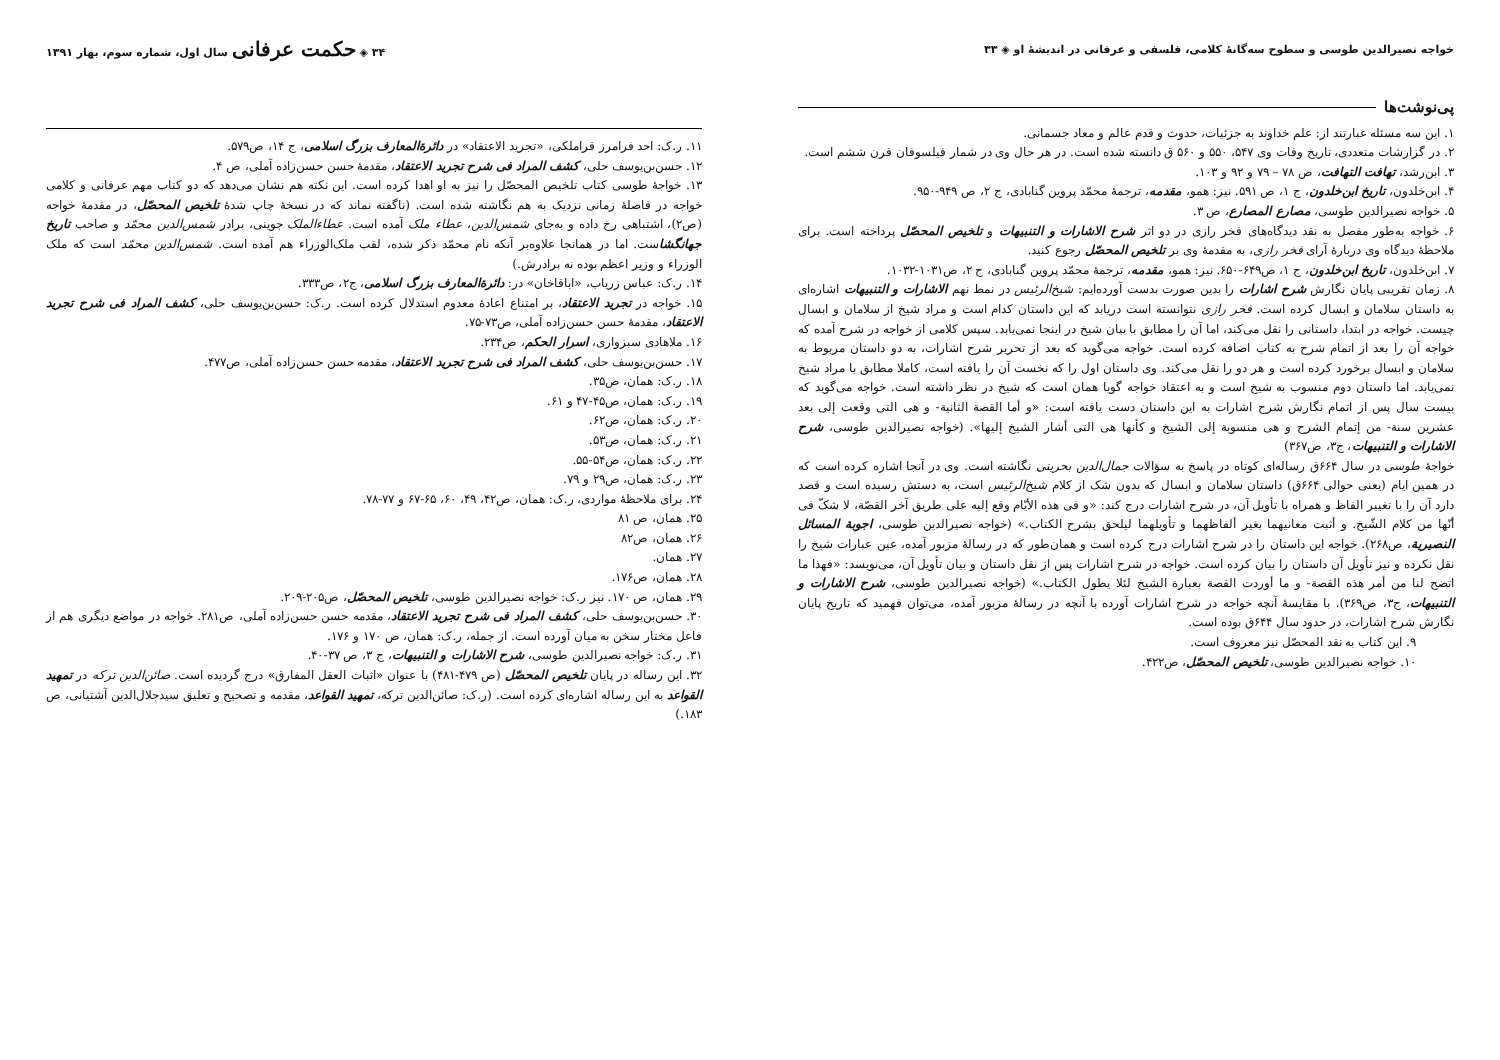خواجه نصیرالدین طوسی و سطوح سه‌گانهٔ کلامی، فلسفی و عرفانی در اندیشهٔ او ◈ ۳۳
پی‌نوشت‌ها
۱. این سه مسئله عبارتند از: علم خداوند به جزئیات، حدوث و قدم عالم و معاد جسمانی.
۲. در گزارشات متعددی، تاریخ وفات وی ۵۴۷، ۵۵۰ و ۵۶۰ ق دانسته شده است. در هر حال وی در شمار فیلسوفان قرن ششم است.
۳. ابن‌رشد، تهافت التهافت، ص ۷۸ – ۷۹ و ۹۲ و ۱۰۳.
۴. ابن‌خلدون، تاریخ ابن‌خلدون، ج ۱، ص ۵۹۱. نیز: همو، مقدمه، ترجمهٔ محمّد پروین گنابادی، ج ۲، ص ۹۴۹-۹۵۰.
۵. خواجه نصیرالدین طوسی، مصارع المصارع، ص ۳.
۶. خواجه به‌طور مفصل به نقد دیدگاه‌های فخر رازی در دو اثر شرح الاشارات و التنبیهات و تلخیص المحصّل پرداخته است. برای ملاحظهٔ دیدگاه وی دربارهٔ آرای فخر رازی، به مقدمهٔ وی بر تلخیص المحصّل رجوع کنید.
۷. ابن‌خلدون، تاریخ ابن‌خلدون، ج ۱، ص۶۴۹-۶۵۰. نیز: همو، مقدمه، ترجمهٔ محمّد پروین گنابادی، ج ۲، ص۱۰۳۱-۱۰۳۲.
۸. زمان تقریبی پایان نگارش شرح اشارات را بدین صورت بدست آورده‌ایم: شیخ‌الرئیس در نمط نهم الاشارات و التنبیهات اشاره‌ای به داستان سلامان و ابسال کرده است. فخر رازی نتوانسته است دریابد که این داستان کدام است و مراد شیخ از سلامان و ابسال چیست. خواجه در ابتدا، داستانی را نقل می‌کند، اما آن را مطابق با بیان شیخ در اینجا نمی‌یابد. سپس کلامی از خواجه در شرح آمده که خواجه آن را بعد از اتمام شرح به کتاب اضافه کرده است. خواجه می‌گوید که بعد از تحریر شرح اشارات، به دو داستان مربوط به سلامان و ابسال برخورد کرده است و هر دو را نقل می‌کند. وی داستان اول را که نخست آن را یافته است، کاملا مطابق با مراد شیخ نمی‌یابد. اما داستان دوم منسوب به شیخ است و به اعتقاد خواجه گویا همان است که شیخ در نظر داشته است. خواجه می‌گوید که بیست سال پس از اتمام نگارش شرح اشارات به این داستان دست یافته است: «و أما القصة الثانیة- و هی التی وقعت إلی بعد عشرین سنة- من إتمام الشرح و هی منسوبة إلی الشیخ و کأنها هی التی أشار الشیخ إلیها». (خواجه نصیرالدین طوسی، شرح الاشارات و التنبیهات، ج۳، ص۳۶۷)
خواجهٔ طوسی در سال ۶۶۴ق رساله‌ای کوتاه در پاسخ به سؤالات جمال‌الدین بحرینی نگاشته است. وی در آنجا اشاره کرده است که در همین ایام (یعنی حوالی ۶۶۴ق) داستان سلامان و ابسال که بدون شک از کلام شیخ‌الرئیس است، به دستش رسیده است و قصد دارد آن را با تغییر الفاظ و همراه با تأویل آن، در شرح اشارات درج کند: «و فی هذه الأیّام وقع إلیه علی طریق آخر القصّة، لا شکّ فی أنّها من کلام الشّیخ. و أثبت معانیهما بغیر ألفاظهما و تأویلهما لیلحق بشرح الکتاب.» (خواجه نصیرالدین طوسی، اجوبة المسائل النصیریة، ص۲۶۸). خواجه این داستان را در شرح اشارات درج کرده است و همان‌طور که در رسالهٔ مزبور آمده، عین عبارات شیخ را نقل نکرده و نیز تأویل آن داستان را بیان کرده است. خواجه در شرح اشارات پس از نقل داستان و بیان تأویل آن، می‌نویسد: «فهذا ما اتضح لنا من أمر هذه القصة- و ما أوردت القصة بعبارة الشیخ لئلا یطول الکتاب.» (خواجه نصیرالدین طوسی، شرح الاشارات و التنبیهات، ج۳، ص۳۶۹). با مقایسهٔ آنچه خواجه در شرح اشارات آورده با آنچه در رسالهٔ مزبور آمده، می‌توان فهمید که تاریخ پایان نگارش شرح اشارات، در حدود سال ۶۴۴ق بوده است.
۹. این کتاب به نقد المحصّل نیز معروف است.
۱۰. خواجه نصیرالدین طوسی، تلخیص المحصّل، ص۴۲۲.
۳۴ ◈ حکمت عرفانی سال اول، شماره سوم، بهار ۱۳۹۱
۱۱. ر.ک: احد فرامرز قراملکی، «تجرید الاعتقاد» در دائرةالمعارف بزرگ اسلامی، ج ۱۴، ص۵۷۹.
۱۲. حسن‌بن‌یوسف حلی، کشف المراد فی شرح تجرید الاعتقاد، مقدمهٔ حسن حسن‌زاده آملی، ص ۴.
۱۳. خواجهٔ طوسی کتاب تلخیص المحصّل را نیز به او اهدا کرده است. این نکته هم نشان می‌دهد که دو کتاب مهم عرفانی و کلامی خواجه در فاصلهٔ زمانی نزدیک به هم نگاشته شده است. (ناگفته نماند که در نسخهٔ چاپ شدهٔ تلخیص المحصّل، در مقدمهٔ خواجه (ص۲)، اشتباهی رخ داده و به‌جای شمس‌الدین، عطاء ملک آمده است. عطاءالملک جوینی، برادر شمس‌الدین محمّد و صاحب تاریخ جهانگشاست. اما در همانجا علاوه‌بر آنکه نام محمّد ذکر شده، لقب ملک‌الوزراء هم آمده است. شمس‌الدین محمّد است که ملک الوزراء و وزیر اعظم بوده نه برادرش.)
۱۴. ر.ک: عباس زریاب، «اباقاخان» در: دائرةالمعارف بزرگ اسلامی، ج۲، ص۳۳۳.
۱۵. خواجه در تجرید الاعتقاد، بر امتناع اعادهٔ معدوم استدلال کرده است. ر.ک: حسن‌بن‌یوسف حلی، کشف المراد فی شرح تجرید الاعتقاد، مقدمهٔ حسن حسن‌زاده آملی، ص۷۳-۷۵.
۱۶. ملاهادی سبزواری، اسرار الحکم، ص۲۳۴.
۱۷. حسن‌بن‌یوسف حلی، کشف المراد فی شرح تجرید الاعتقاد، مقدمه حسن حسن‌زاده آملی، ص۴۷۷.
۱۸. ر.ک: همان، ص۳۵.
۱۹. ر.ک: همان، ص۴۵-۴۷ و ۶۱.
۲۰. ر.ک: همان، ص۶۲.
۲۱. ر.ک: همان، ص۵۳.
۲۲. ر.ک: همان، ص۵۴-۵۵.
۲۳. ر.ک: همان، ص۲۹ و ۷۹.
۲۴. برای ملاحظهٔ مواردی، ر.ک: همان، ص۴۲، ۴۹، ۶۰، ۶۵-۶۷ و ۷۷-۷۸.
۲۵. همان، ص ۸۱
۲۶. همان، ص۸۲
۲۷. همان.
۲۸. همان، ص۱۷۶.
۲۹. همان، ص ۱۷۰. نیز ر.ک: خواجه نصیرالدین طوسی، تلخیص المحصّل، ص۲۰۵-۲۰۹.
۳۰. حسن‌بن‌یوسف حلی، کشف المراد فی شرح تجرید الاعتقاد، مقدمه حسن حسن‌زاده آملی، ص۲۸۱. خواجه در مواضع دیگری هم از فاعل مختار سخن به میان آورده است. از جمله، ر.ک: همان، ص ۱۷۰ و ۱۷۶.
۳۱. ر.ک: خواجه نصیرالدین طوسی، شرح الاشارات و التنبیهات، ج ۳، ص ۳۷-۴۰.
۳۲. این رساله در پایان تلخیص المحصّل (ص ۴۷۹-۴۸۱) با عنوان «اثبات العقل المفارق» درج گردیده است. صائن‌الدین ترکه در تمهید القواعد به این رساله اشاره‌ای کرده است. (ر.ک: صائن‌الدین ترکه، تمهید القواعد، مقدمه و تصحیح و تعلیق سیدجلال‌الدین آشتیانی، ص ۱۸۳.)